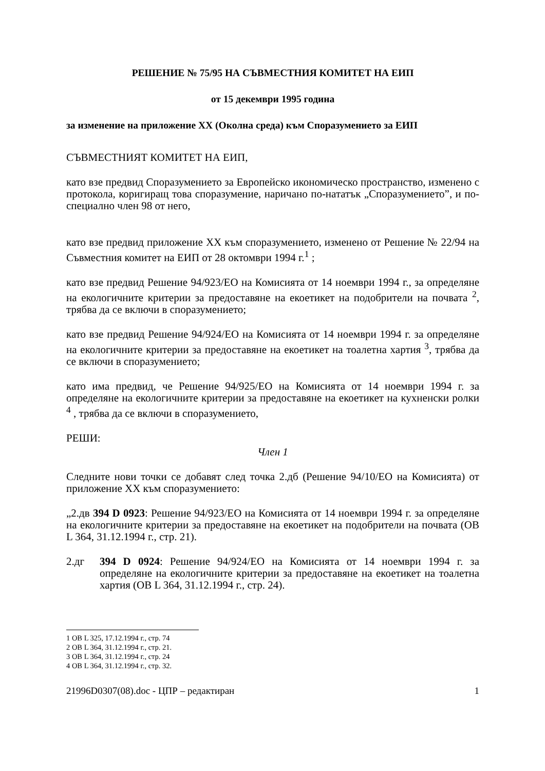РЕШЕНИЕ № 75/95 НА СЪВМЕСТНИЯ КОМИТЕТ НА ЕИП
от 15 декември 1995 година
за изменение на приложение XX (Околна среда) към Споразумението за ЕИП
СЪВМЕСТНИЯТ КОМИТЕТ НА ЕИП,
като взе предвид Споразумението за Европейско икономическо пространство, изменено с протокола, коригиращ това споразумение, наричано по-нататък „Споразумението”, и по-специално член 98 от него,
като взе предвид приложение XX към споразумението, изменено от Решение № 22/94 на Съвместния комитет на ЕИП от 28 октомври 1994 г.<sup>1</sup> ;
като взе предвид Решение 94/923/ЕО на Комисията от 14 ноември 1994 г., за определяне на екологичните критерии за предоставяне на екоетикет на подобрители на почвата <sup>2</sup>, трябва да се включи в споразумението;
като взе предвид Решение 94/924/ЕО на Комисията от 14 ноември 1994 г. за определяне на екологичните критерии за предоставяне на екоетикет на тоалетна хартия <sup>3</sup>, трябва да се включи в споразумението;
като има предвид, че Решение 94/925/ЕО на Комисията от 14 ноември 1994 г. за определяне на екологичните критерии за предоставяне на екоетикет на кухненски ролки <sup>4</sup> , трябва да се включи в споразумението,
РЕШИ:
Член 1
Следните нови точки се добавят след точка 2.дб (Решение 94/10/ЕО на Комисията) от приложение XX към споразумението:
„2.дв 394 D 0923: Решение 94/923/ЕО на Комисията от 14 ноември 1994 г. за определяне на екологичните критерии за предоставяне на екоетикет на подобрители на почвата (ОВ L 364, 31.12.1994 г., стр. 21).
2.дг 394 D 0924: Решение 94/924/ЕО на Комисията от 14 ноември 1994 г. за определяне на екологичните критерии за предоставяне на екоетикет на тоалетна хартия (ОВ L 364, 31.12.1994 г., стр. 24).
1 ОВ L 325, 17.12.1994 г., стр. 74
2 ОВ L 364, 31.12.1994 г., стр. 21.
3 ОВ L 364, 31.12.1994 г., стр. 24
4 ОВ L 364, 31.12.1994 г., стр. 32.
21996D0307(08).doc - ЦПР – редактиран 1